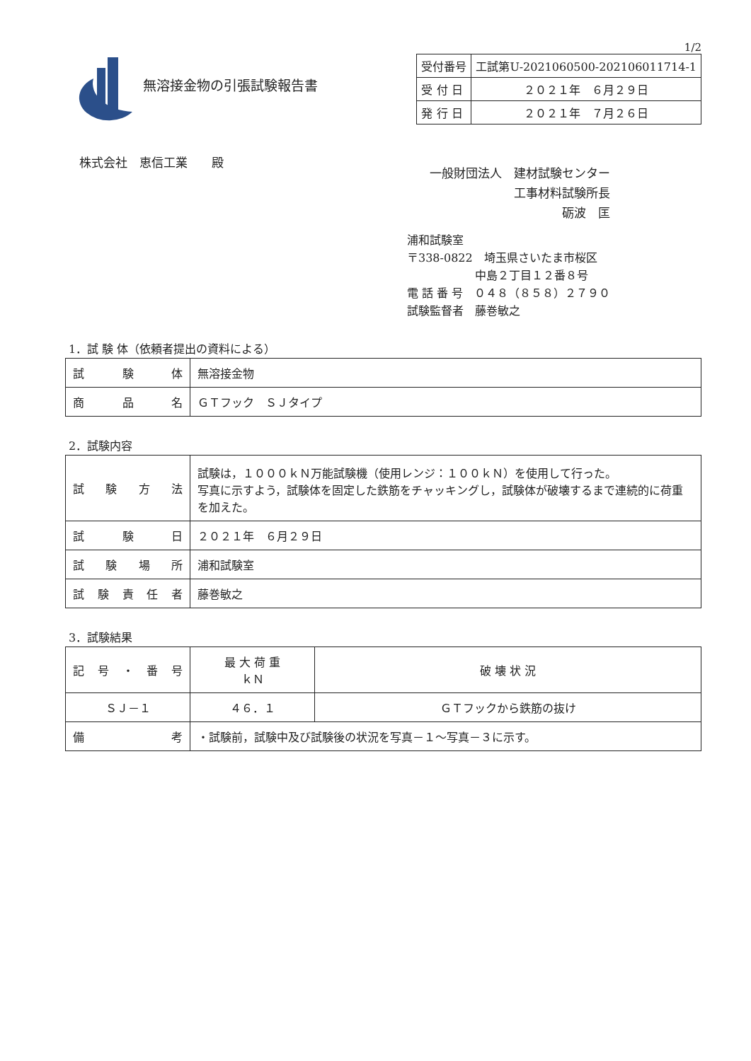1/2
無溶接金物の引張試験報告書
| 受付番号 | 工試第U-2021060500-202106011714-1 |
| 受 付 日 | ２０２１年 ６月２９日 |
| 発 行 日 | ２０２１年 ７月２６日 |
株式会社　恵信工業　　殿
一般財団法人　建材試験センター
　　　　　　　工事材料試験所長
　　　　　　　　　　　砺波　匡
浦和試験室
〒338-0822　埼玉県さいたま市桜区
　　　　　　中島２丁目１２番８号
電 話 番 号　０４８（８５８）２７９０
試験監督者　藤巻敏之
1．試 験 体（依頼者提出の資料による）
| 試験体 | 無溶接金物 |
| 商品名 | ＧＴフック ＳＪタイプ |
2．試験内容
| 試験方法 | 試験は，１０００ｋＮ万能試験機（使用レンジ：１００ｋＮ）を使用して行った。 写真に示すよう，試験体を固定した鉄筋をチャッキングし，試験体が破壊するまで連続的に荷重を加えた。 |
| 試験日 | ２０２１年 ６月２９日 |
| 試験場所 | 浦和試験室 |
| 試験責任者 | 藤巻敏之 |
3．試験結果
| 記号・番号 | 最 大 荷 重 ｋＮ | 破 壊 状 況 |
| ＳＪ－１ | ４６．１ | ＧＴフックから鉄筋の抜け |
| 備考 | ・試験前，試験中及び試験後の状況を写真－１～写真－３に示す。 | |